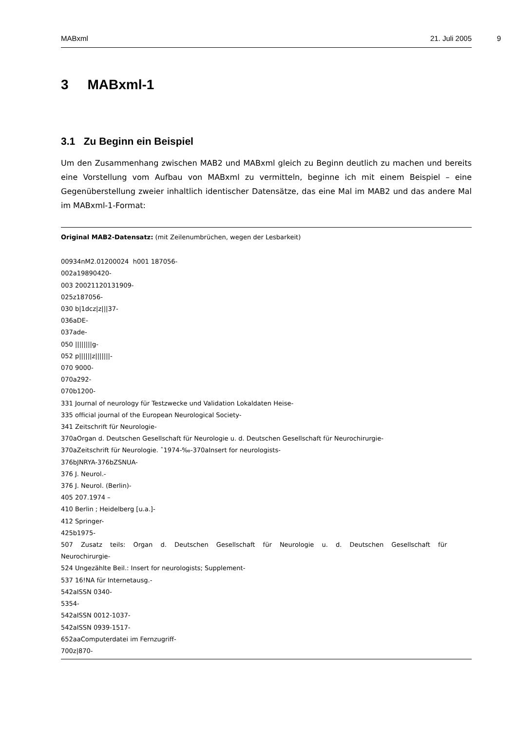MABxml 21. Juli 2005
9
3 MABxml-1
3.1 Zu Beginn ein Beispiel
Um den Zusammenhang zwischen MAB2 und MABxml gleich zu Beginn deutlich zu machen und bereits eine Vorstellung vom Aufbau von MABxml zu vermitteln, beginne ich mit einem Beispiel – eine Gegenüberstellung zweier inhaltlich identischer Datensätze, das eine Mal im MAB2 und das andere Mal im MABxml-1-Format:
Original MAB2-Datensatz: (mit Zeilenumbrüchen, wegen der Lesbarkeit)
00934nM2.01200024 h001 187056-
002a19890420-
003 20021120131909-
025z187056-
030 b|1dcz|z|||37-
036aDE-
037ade-
050 ||||||||g-
052 p||||||z|||||||-
070 9000-
070a292-
070b1200-
331 Journal of neurology für Testzwecke und Validation Lokaldaten Heise-
335 official journal of the European Neurological Society-
341 Zeitschrift für Neurologie-
370aOrgan d. Deutschen Gesellschaft für Neurologie u. d. Deutschen Gesellschaft für Neurochirurgie-
370aZeitschrift für Neurologie. ˆ1974-‰-370aInsert for neurologists-
376bJNRYA-376bZSNUA-
376 J. Neurol.-
376 J. Neurol. (Berlin)-
405 207.1974 –
410 Berlin ; Heidelberg [u.a.]-
412 Springer-
425b1975-
507 Zusatz teils: Organ d. Deutschen Gesellschaft für Neurologie u. d. Deutschen Gesellschaft für
Neurochirurgie-
524 Ungezählte Beil.: Insert for neurologists; Supplement-
537 16!NA für Internetausg.-
542aISSN 0340-
5354-
542aISSN 0012-1037-
542aISSN 0939-1517-
652aaComputerdatei im Fernzugriff-
700z|870-